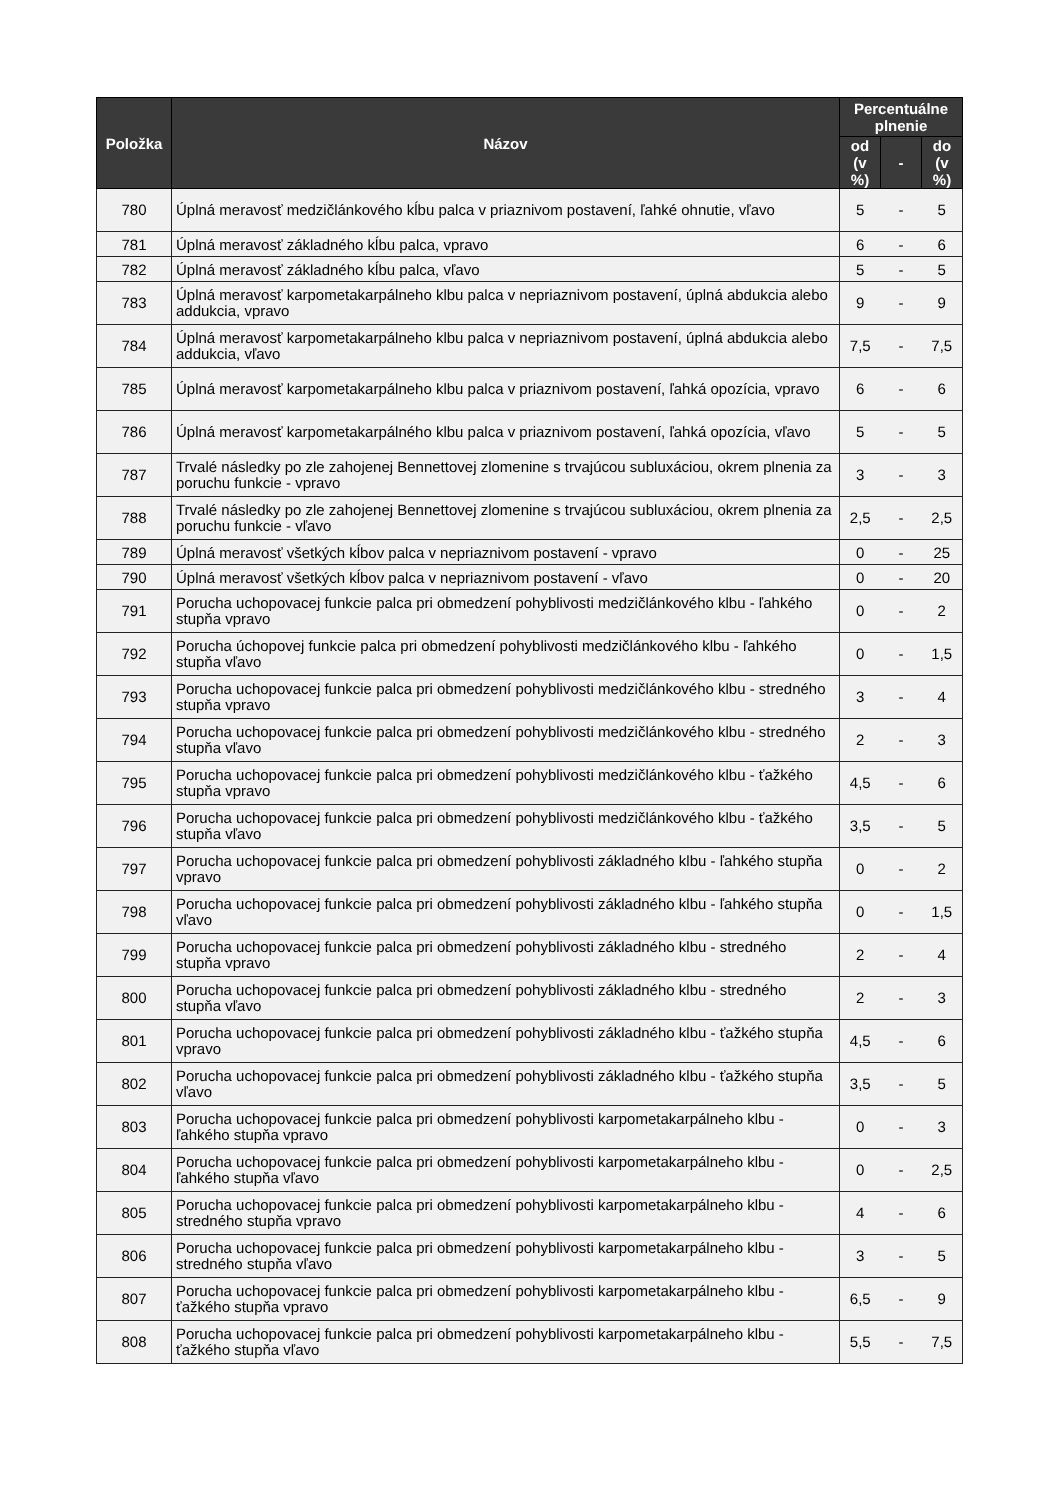| Položka | Názov | Percentuálne plnenie | | |
| --- | --- | --- | --- | --- |
| | | od (v %) | - | do (v %) |
| 780 | Úplná meravosť medzičlánkového kĺbu palca v priaznivom postavení, ľahké ohnutie, vľavo | 5 | - | 5 |
| 781 | Úplná meravosť základného kĺbu palca, vpravo | 6 | - | 6 |
| 782 | Úplná meravosť základného kĺbu palca, vľavo | 5 | - | 5 |
| 783 | Úplná meravosť karpometakarpálneho klbu palca v nepriaznivom postavení, úplná abdukcia alebo addukcia, vpravo | 9 | - | 9 |
| 784 | Úplná meravosť karpometakarpálneho klbu palca v nepriaznivom postavení, úplná abdukcia alebo addukcia, vľavo | 7,5 | - | 7,5 |
| 785 | Úplná meravosť karpometakarpálneho klbu palca v priaznivom postavení, ľahká opozícia, vpravo | 6 | - | 6 |
| 786 | Úplná meravosť karpometakarpálného klbu palca v priaznivom postavení, ľahká opozícia, vľavo | 5 | - | 5 |
| 787 | Trvalé následky po zle zahojenej Bennettovej zlomenine s trvajúcou subluxáciou, okrem plnenia za poruchu funkcie - vpravo | 3 | - | 3 |
| 788 | Trvalé následky po zle zahojenej Bennettovej zlomenine s trvajúcou subluxáciou, okrem plnenia za poruchu funkcie - vľavo | 2,5 | - | 2,5 |
| 789 | Úplná meravosť všetkých kĺbov palca v nepriaznivom postavení - vpravo | 0 | - | 25 |
| 790 | Úplná meravosť všetkých kĺbov palca v nepriaznivom postavení - vľavo | 0 | - | 20 |
| 791 | Porucha uchopovacej funkcie palca pri obmedzení pohyblivosti medzičlánkového klbu - ľahkého stupňa vpravo | 0 | - | 2 |
| 792 | Porucha úchopovej funkcie palca pri obmedzení pohyblivosti medzičlánkového klbu - ľahkého stupňa vľavo | 0 | - | 1,5 |
| 793 | Porucha uchopovacej funkcie palca pri obmedzení pohyblivosti medzičlánkového klbu - stredného stupňa vpravo | 3 | - | 4 |
| 794 | Porucha uchopovacej funkcie palca pri obmedzení pohyblivosti medzičlánkového klbu - stredného stupňa vľavo | 2 | - | 3 |
| 795 | Porucha uchopovacej funkcie palca pri obmedzení pohyblivosti medzičlánkového klbu - ťažkého stupňa vpravo | 4,5 | - | 6 |
| 796 | Porucha uchopovacej funkcie palca pri obmedzení pohyblivosti medzičlánkového klbu - ťažkého stupňa vľavo | 3,5 | - | 5 |
| 797 | Porucha uchopovacej funkcie palca pri obmedzení pohyblivosti základného klbu - ľahkého stupňa vpravo | 0 | - | 2 |
| 798 | Porucha uchopovacej funkcie palca pri obmedzení pohyblivosti základného klbu - ľahkého stupňa vľavo | 0 | - | 1,5 |
| 799 | Porucha uchopovacej funkcie palca pri obmedzení pohyblivosti základného klbu - stredného stupňa vpravo | 2 | - | 4 |
| 800 | Porucha uchopovacej funkcie palca pri obmedzení pohyblivosti základného klbu - stredného stupňa vľavo | 2 | - | 3 |
| 801 | Porucha uchopovacej funkcie palca pri obmedzení pohyblivosti základného klbu - ťažkého stupňa vpravo | 4,5 | - | 6 |
| 802 | Porucha uchopovacej funkcie palca pri obmedzení pohyblivosti základného klbu - ťažkého stupňa vľavo | 3,5 | - | 5 |
| 803 | Porucha uchopovacej funkcie palca pri obmedzení pohyblivosti karpometakarpálneho klbu - ľahkého stupňa vpravo | 0 | - | 3 |
| 804 | Porucha uchopovacej funkcie palca pri obmedzení pohyblivosti karpometakarpálneho klbu - ľahkého stupňa vľavo | 0 | - | 2,5 |
| 805 | Porucha uchopovacej funkcie palca pri obmedzení pohyblivosti karpometakarpálneho klbu - stredného stupňa vpravo | 4 | - | 6 |
| 806 | Porucha uchopovacej funkcie palca pri obmedzení pohyblivosti karpometakarpálneho klbu - stredného stupňa vľavo | 3 | - | 5 |
| 807 | Porucha uchopovacej funkcie palca pri obmedzení pohyblivosti karpometakarpálneho klbu - ťažkého stupňa vpravo | 6,5 | - | 9 |
| 808 | Porucha uchopovacej funkcie palca pri obmedzení pohyblivosti karpometakarpálneho klbu - ťažkého stupňa vľavo | 5,5 | - | 7,5 |